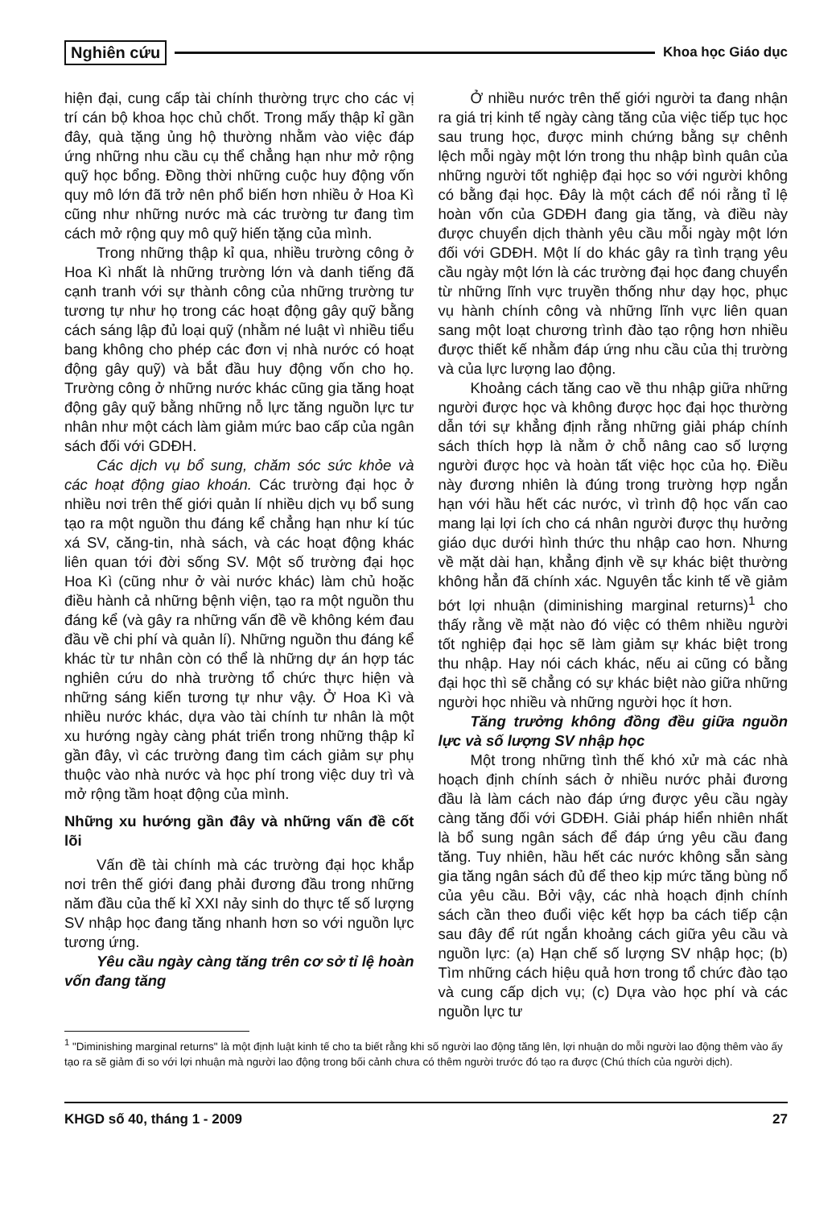Nghiên cứu Khoa học Giáo dục
hiện đại, cung cấp tài chính thường trực cho các vị trí cán bộ khoa học chủ chốt. Trong mấy thập kỉ gần đây, quà tặng ủng hộ thường nhằm vào việc đáp ứng những nhu cầu cụ thể chẳng hạn như mở rộng quỹ học bổng. Đồng thời những cuộc huy động vốn quy mô lớn đã trở nên phổ biến hơn nhiều ở Hoa Kì cũng như những nước mà các trường tư đang tìm cách mở rộng quy mô quỹ hiến tặng của mình.
Trong những thập kỉ qua, nhiều trường công ở Hoa Kì nhất là những trường lớn và danh tiếng đã cạnh tranh với sự thành công của những trường tư tương tự như họ trong các hoạt động gây quỹ bằng cách sáng lập đủ loại quỹ (nhằm né luật vì nhiều tiểu bang không cho phép các đơn vị nhà nước có hoạt động gây quỹ) và bắt đầu huy động vốn cho họ. Trường công ở những nước khác cũng gia tăng hoạt động gây quỹ bằng những nỗ lực tăng nguồn lực tư nhân như một cách làm giảm mức bao cấp của ngân sách đối với GDĐH.
Các dịch vụ bổ sung, chăm sóc sức khỏe và các hoạt động giao khoán. Các trường đại học ở nhiều nơi trên thế giới quản lí nhiều dịch vụ bổ sung tạo ra một nguồn thu đáng kể chẳng hạn như kí túc xá SV, căng-tin, nhà sách, và các hoạt động khác liên quan tới đời sống SV. Một số trường đại học Hoa Kì (cũng như ở vài nước khác) làm chủ hoặc điều hành cả những bệnh viện, tạo ra một nguồn thu đáng kể (và gây ra những vấn đề về không kém đau đầu về chi phí và quản lí). Những nguồn thu đáng kể khác từ tư nhân còn có thể là những dự án hợp tác nghiên cứu do nhà trường tổ chức thực hiện và những sáng kiến tương tự như vậy. Ở Hoa Kì và nhiều nước khác, dựa vào tài chính tư nhân là một xu hướng ngày càng phát triển trong những thập kỉ gần đây, vì các trường đang tìm cách giảm sự phụ thuộc vào nhà nước và học phí trong việc duy trì và mở rộng tầm hoạt động của mình.
Những xu hướng gần đây và những vấn đề cốt lõi
Vấn đề tài chính mà các trường đại học khắp nơi trên thế giới đang phải đương đầu trong những năm đầu của thế kỉ XXI nảy sinh do thực tế số lượng SV nhập học đang tăng nhanh hơn so với nguồn lực tương ứng.
Yêu cầu ngày càng tăng trên cơ sở tỉ lệ hoàn vốn đang tăng
Ở nhiều nước trên thế giới người ta đang nhận ra giá trị kinh tế ngày càng tăng của việc tiếp tục học sau trung học, được minh chứng bằng sự chênh lệch mỗi ngày một lớn trong thu nhập bình quân của những người tốt nghiệp đại học so với người không có bằng đại học. Đây là một cách để nói rằng tỉ lệ hoàn vốn của GDĐH đang gia tăng, và điều này được chuyển dịch thành yêu cầu mỗi ngày một lớn đối với GDĐH. Một lí do khác gây ra tình trạng yêu cầu ngày một lớn là các trường đại học đang chuyển từ những lĩnh vực truyền thống như dạy học, phục vụ hành chính công và những lĩnh vực liên quan sang một loạt chương trình đào tạo rộng hơn nhiều được thiết kế nhằm đáp ứng nhu cầu của thị trường và của lực lượng lao động.
Khoảng cách tăng cao về thu nhập giữa những người được học và không được học đại học thường dẫn tới sự khẳng định rằng những giải pháp chính sách thích hợp là nằm ở chỗ nâng cao số lượng người được học và hoàn tất việc học của họ. Điều này đương nhiên là đúng trong trường hợp ngắn hạn với hầu hết các nước, vì trình độ học vấn cao mang lại lợi ích cho cá nhân người được thụ hưởng giáo dục dưới hình thức thu nhập cao hơn. Nhưng về mặt dài hạn, khẳng định về sự khác biệt thường không hẳn đã chính xác. Nguyên tắc kinh tế về giảm bớt lợi nhuận (diminishing marginal returns)<sup>1</sup> cho thấy rằng về mặt nào đó việc có thêm nhiều người tốt nghiệp đại học sẽ làm giảm sự khác biệt trong thu nhập. Hay nói cách khác, nếu ai cũng có bằng đại học thì sẽ chẳng có sự khác biệt nào giữa những người học nhiều và những người học ít hơn.
Tăng trưởng không đồng đều giữa nguồn lực và số lượng SV nhập học
Một trong những tình thế khó xử mà các nhà hoạch định chính sách ở nhiều nước phải đương đầu là làm cách nào đáp ứng được yêu cầu ngày càng tăng đối với GDĐH. Giải pháp hiển nhiên nhất là bổ sung ngân sách để đáp ứng yêu cầu đang tăng. Tuy nhiên, hầu hết các nước không sẵn sàng gia tăng ngân sách đủ để theo kịp mức tăng bùng nổ của yêu cầu. Bởi vậy, các nhà hoạch định chính sách cần theo đuổi việc kết hợp ba cách tiếp cận sau đây để rút ngắn khoảng cách giữa yêu cầu và nguồn lực: (a) Hạn chế số lượng SV nhập học; (b) Tìm những cách hiệu quả hơn trong tổ chức đào tạo và cung cấp dịch vụ; (c) Dựa vào học phí và các nguồn lực tư
<sup>1</sup> "Diminishing marginal returns" là một định luật kinh tế cho ta biết rằng khi số người lao động tăng lên, lợi nhuận do mỗi người lao động thêm vào ấy tạo ra sẽ giảm đi so với lợi nhuận mà người lao động trong bối cảnh chưa có thêm người trước đó tạo ra được (Chú thích của người dịch).
KHGD số 40, tháng 1 - 2009 27